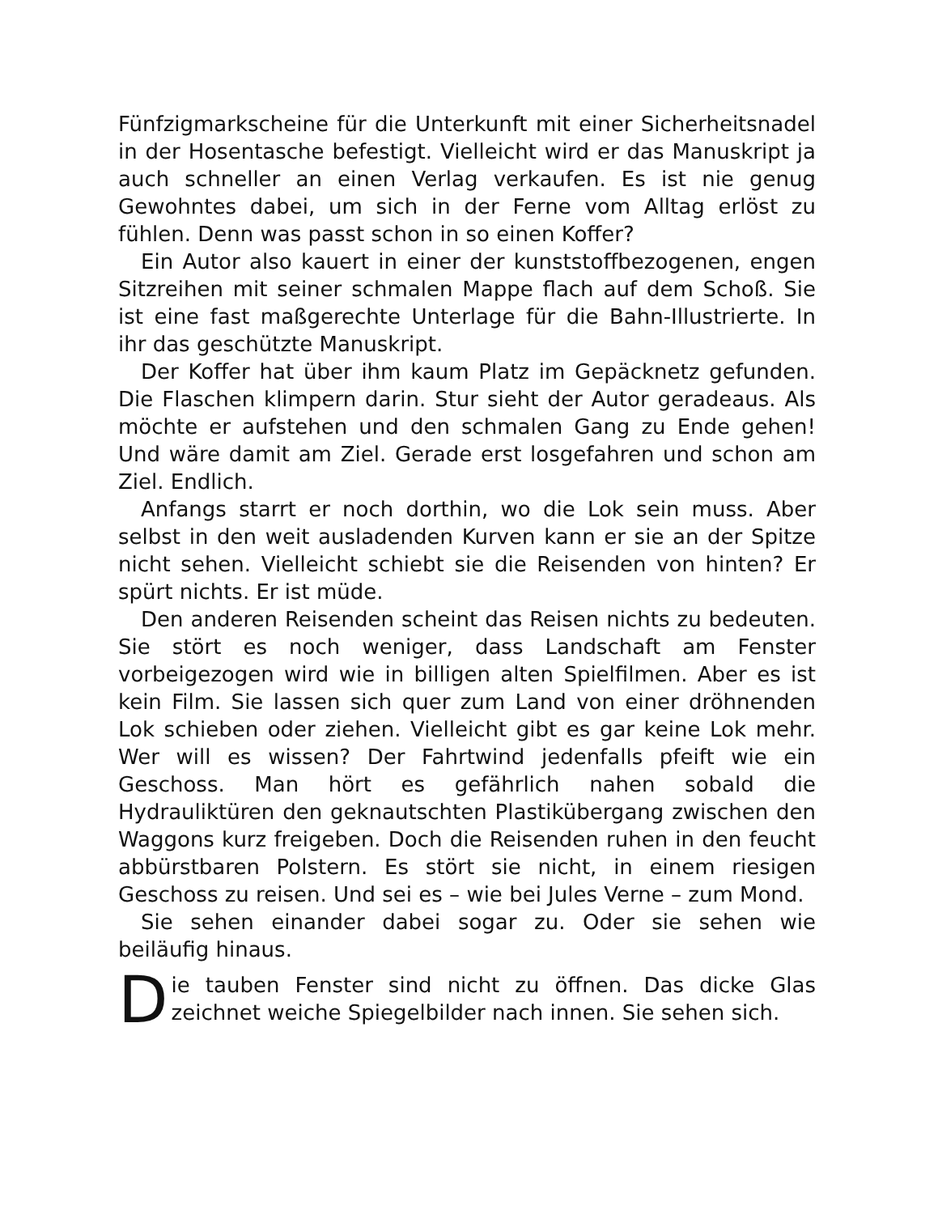Fünfzigmarkscheine für die Unterkunft mit einer Sicherheitsnadel in der Hosentasche befestigt. Vielleicht wird er das Manuskript ja auch schneller an einen Verlag verkaufen. Es ist nie genug Gewohntes dabei, um sich in der Ferne vom Alltag erlöst zu fühlen. Denn was passt schon in so einen Koffer?
Ein Autor also kauert in einer der kunststoffbezogenen, engen Sitzreihen mit seiner schmalen Mappe flach auf dem Schoß. Sie ist eine fast maßgerechte Unterlage für die Bahn-Illustrierte. In ihr das geschützte Manuskript.
Der Koffer hat über ihm kaum Platz im Gepäcknetz gefunden. Die Flaschen klimpern darin. Stur sieht der Autor geradeaus. Als möchte er aufstehen und den schmalen Gang zu Ende gehen! Und wäre damit am Ziel. Gerade erst losgefahren und schon am Ziel. Endlich.
Anfangs starrt er noch dorthin, wo die Lok sein muss. Aber selbst in den weit ausladenden Kurven kann er sie an der Spitze nicht sehen. Vielleicht schiebt sie die Reisenden von hinten? Er spürt nichts. Er ist müde.
Den anderen Reisenden scheint das Reisen nichts zu bedeuten. Sie stört es noch weniger, dass Landschaft am Fenster vorbeigezogen wird wie in billigen alten Spielfilmen. Aber es ist kein Film. Sie lassen sich quer zum Land von einer dröhnenden Lok schieben oder ziehen. Vielleicht gibt es gar keine Lok mehr. Wer will es wissen? Der Fahrtwind jedenfalls pfeift wie ein Geschoss. Man hört es gefährlich nahen sobald die Hydrauliktüren den geknautschten Plastikübergang zwischen den Waggons kurz freigeben. Doch die Reisenden ruhen in den feucht abbürstbaren Polstern. Es stört sie nicht, in einem riesigen Geschoss zu reisen. Und sei es – wie bei Jules Verne – zum Mond.
Sie sehen einander dabei sogar zu. Oder sie sehen wie beiläufig hinaus.
Die tauben Fenster sind nicht zu öffnen. Das dicke Glas zeichnet weiche Spiegelbilder nach innen. Sie sehen sich.